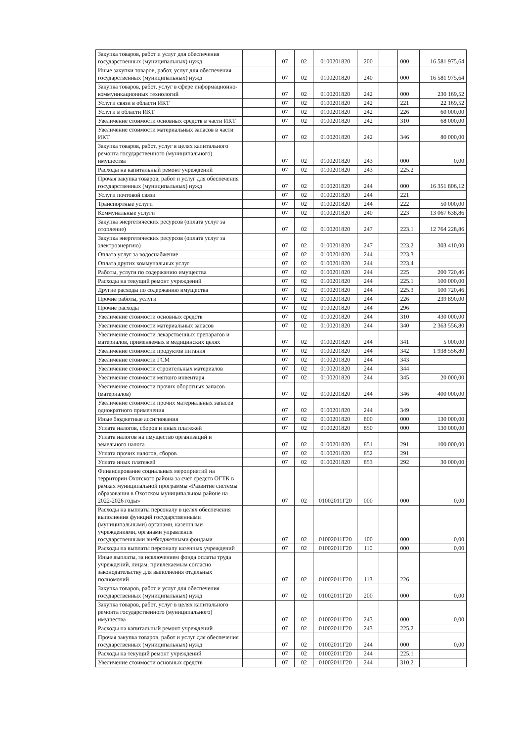| Закупка товаров, работ и услуг для обеспечения государственных (муниципальных) нужд | | 07 | 02 | 0100201820 | 200 | | 000 | 16 581 975,64 |
| Иные закупки товаров, работ, услуг для обеспечения государственных (муниципальных) нужд | | 07 | 02 | 0100201820 | 240 | | 000 | 16 581 975,64 |
| Закупка товаров, работ, услуг в сфере информационно-коммуникационных технологий | | 07 | 02 | 0100201820 | 242 | | 000 | 230 169,52 |
| Услуги связи в области ИКТ | | 07 | 02 | 0100201820 | 242 | | 221 | 22 169,52 |
| Услуги в области ИКТ | | 07 | 02 | 0100201820 | 242 | | 226 | 60 000,00 |
| Увеличение стоимости основных средств в части ИКТ | | 07 | 02 | 0100201820 | 242 | | 310 | 68 000,00 |
| Увеличение стоимости материальных запасов в части ИКТ | | 07 | 02 | 0100201820 | 242 | | 346 | 80 000,00 |
| Закупка товаров, работ, услуг в целях капитального ремонта государственного (муниципального) имущества | | 07 | 02 | 0100201820 | 243 | | 000 | 0,00 |
| Расходы на капитальный ремонт учреждений | | 07 | 02 | 0100201820 | 243 | | 225.2 | |
| Прочая закупка товаров, работ и услуг для обеспечения государственных (муниципальных) нужд | | 07 | 02 | 0100201820 | 244 | | 000 | 16 351 806,12 |
| Услуги почтовой связи | | 07 | 02 | 0100201820 | 244 | | 221 | |
| Транспортные услуги | | 07 | 02 | 0100201820 | 244 | | 222 | 50 000,00 |
| Коммунальные услуги | | 07 | 02 | 0100201820 | 240 | | 223 | 13 067 638,86 |
| Закупка энергетических ресурсов (оплата услуг за отопление) | | 07 | 02 | 0100201820 | 247 | | 223.1 | 12 764 228,86 |
| Закупка энергетических ресурсов (оплата услуг за электроэнергию) | | 07 | 02 | 0100201820 | 247 | | 223.2 | 303 410,00 |
| Оплата услуг за водоснабжение | | 07 | 02 | 0100201820 | 244 | | 223.3 | |
| Оплата других коммунальных услуг | | 07 | 02 | 0100201820 | 244 | | 223.4 | |
| Работы, услуги по содержанию имущества | | 07 | 02 | 0100201820 | 244 | | 225 | 200 720,46 |
| Расходы на текущий ремонт учреждений | | 07 | 02 | 0100201820 | 244 | | 225.1 | 100 000,00 |
| Другие расходы по содержанию имущества | | 07 | 02 | 0100201820 | 244 | | 225.3 | 100 720,46 |
| Прочие работы, услуги | | 07 | 02 | 0100201820 | 244 | | 226 | 239 890,00 |
| Прочие расходы | | 07 | 02 | 0100201820 | 244 | | 296 | |
| Увеличение стоимости основных средств | | 07 | 02 | 0100201820 | 244 | | 310 | 430 000,00 |
| Увеличение стоимости материальных запасов | | 07 | 02 | 0100201820 | 244 | | 340 | 2 363 556,80 |
| Увеличение стоимости лекарственных препаратов и материалов, применяемых в медицинских целях | | 07 | 02 | 0100201820 | 244 | | 341 | 5 000,00 |
| Увеличение стоимости продуктов питания | | 07 | 02 | 0100201820 | 244 | | 342 | 1 938 556,80 |
| Увеличение стоимости ГСМ | | 07 | 02 | 0100201820 | 244 | | 343 | |
| Увеличение стоимости строительных материалов | | 07 | 02 | 0100201820 | 244 | | 344 | |
| Увеличение стоимости мягкого инвентаря | | 07 | 02 | 0100201820 | 244 | | 345 | 20 000,00 |
| Увеличение стоимости прочих оборотных запасов (материалов) | | 07 | 02 | 0100201820 | 244 | | 346 | 400 000,00 |
| Увеличение стоимости прочих материальных запасов однократного применения | | 07 | 02 | 0100201820 | 244 | | 349 | |
| Иные бюджетные ассигнования | | 07 | 02 | 0100201820 | 800 | | 000 | 130 000,00 |
| Уплата налогов, сборов и иных платежей | | 07 | 02 | 0100201820 | 850 | | 000 | 130 000,00 |
| Уплата налогов на имущество организаций и земельного налога | | 07 | 02 | 0100201820 | 851 | | 291 | 100 000,00 |
| Уплата прочих налогов, сборов | | 07 | 02 | 0100201820 | 852 | | 291 | |
| Уплата иных платежей | | 07 | 02 | 0100201820 | 853 | | 292 | 30 000,00 |
| Финансирование социальных мероприятий на территории Охотского района за счет средств ОГТК в рамках муниципальной программы «Развитие системы образования в Охотском муниципальном районе на 2022-2026 годы» | | 07 | 02 | 01002011Г20 | 000 | | 000 | 0,00 |
| Расходы на выплаты персоналу в целях обеспечения выполнения функций государственными (муниципальными) органами, казенными учреждениями, органами управления государственными внебюджетными фондами | | 07 | 02 | 01002011Г20 | 100 | | 000 | 0,00 |
| Расходы на выплаты персоналу казенных учреждений | | 07 | 02 | 01002011Г20 | 110 | | 000 | 0,00 |
| Иные выплаты, за исключением фонда оплаты труда учреждений, лицам, привлекаемым согласно законодательству для выполнения отдельных полномочий | | 07 | 02 | 01002011Г20 | 113 | | 226 | |
| Закупка товаров, работ и услуг для обеспечения государственных (муниципальных) нужд | | 07 | 02 | 01002011Г20 | 200 | | 000 | 0,00 |
| Закупка товаров, работ, услуг в целях капитального ремонта государственного (муниципального) имущества | | 07 | 02 | 01002011Г20 | 243 | | 000 | 0,00 |
| Расходы на капитальный ремонт учреждений | | 07 | 02 | 01002011Г20 | 243 | | 225.2 | |
| Прочая закупка товаров, работ и услуг для обеспечения государственных (муниципальных) нужд | | 07 | 02 | 01002011Г20 | 244 | | 000 | 0,00 |
| Расходы на текущий ремонт учреждений | | 07 | 02 | 01002011Г20 | 244 | | 225.1 | |
| Увеличение стоимости основных средств | | 07 | 02 | 01002011Г20 | 244 | | 310.2 | |